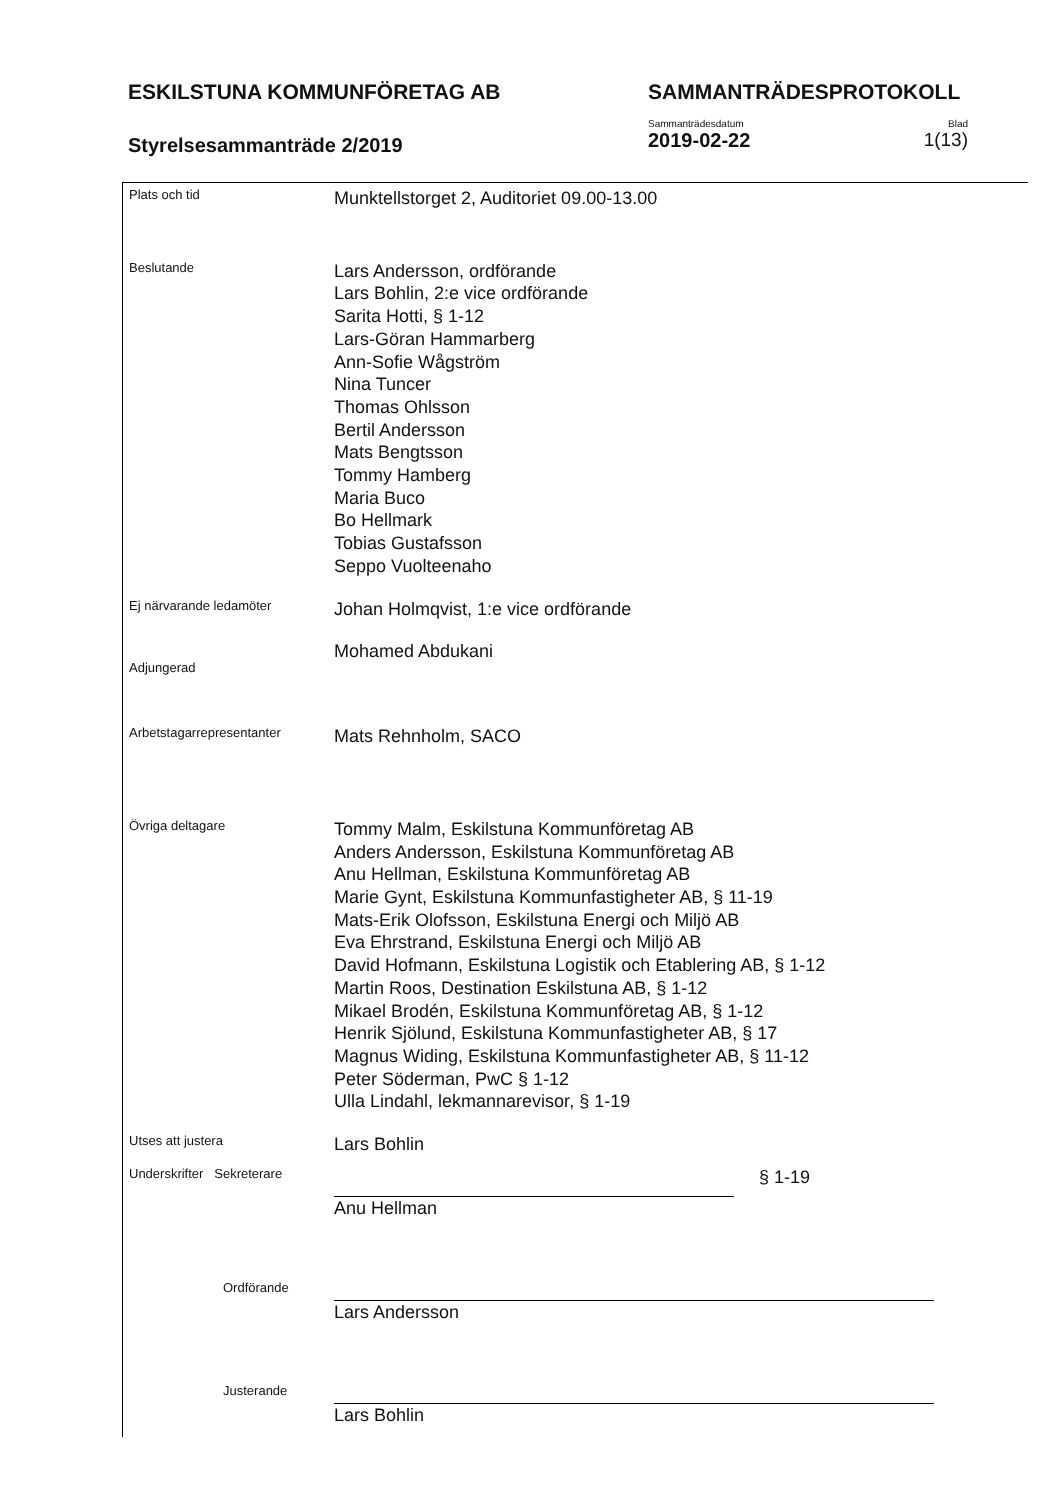ESKILSTUNA KOMMUNFÖRETAG AB SAMMANTRÄDESPROTOKOLL
Styrelsesammanträde 2/2019
Sammanträdesdatum
2019-02-22
Blad
1(13)
Plats och tid
Munktellstorget 2, Auditoriet 09.00-13.00
Beslutande
Lars Andersson, ordförande
Lars Bohlin, 2:e vice ordförande
Sarita Hotti, § 1-12
Lars-Göran Hammarberg
Ann-Sofie Wågström
Nina Tuncer
Thomas Ohlsson
Bertil Andersson
Mats Bengtsson
Tommy Hamberg
Maria Buco
Bo Hellmark
Tobias Gustafsson
Seppo Vuolteenaho
Ej närvarande ledamöter
Johan Holmqvist, 1:e vice ordförande
Adjungerad
Mohamed Abdukani
Arbetstagarrepresentanter
Mats Rehnholm, SACO
Övriga deltagare
Tommy Malm, Eskilstuna Kommunföretag AB
Anders Andersson, Eskilstuna Kommunföretag AB
Anu Hellman, Eskilstuna Kommunföretag AB
Marie Gynt, Eskilstuna Kommunfastigheter AB, § 11-19
Mats-Erik Olofsson, Eskilstuna Energi och Miljö AB
Eva Ehrstrand, Eskilstuna Energi och Miljö AB
David Hofmann, Eskilstuna Logistik och Etablering AB, § 1-12
Martin Roos, Destination Eskilstuna AB, § 1-12
Mikael Brodén, Eskilstuna Kommunföretag AB, § 1-12
Henrik Sjölund, Eskilstuna Kommunfastigheter AB, § 17
Magnus Widing, Eskilstuna Kommunfastigheter AB, § 11-12
Peter Söderman, PwC § 1-12
Ulla Lindahl, lekmannarevisor, § 1-19
Utses att justera
Lars Bohlin
Underskrifter Sekreterare
Anu Hellman § 1-19
Ordförande
Lars Andersson
Justerande
Lars Bohlin